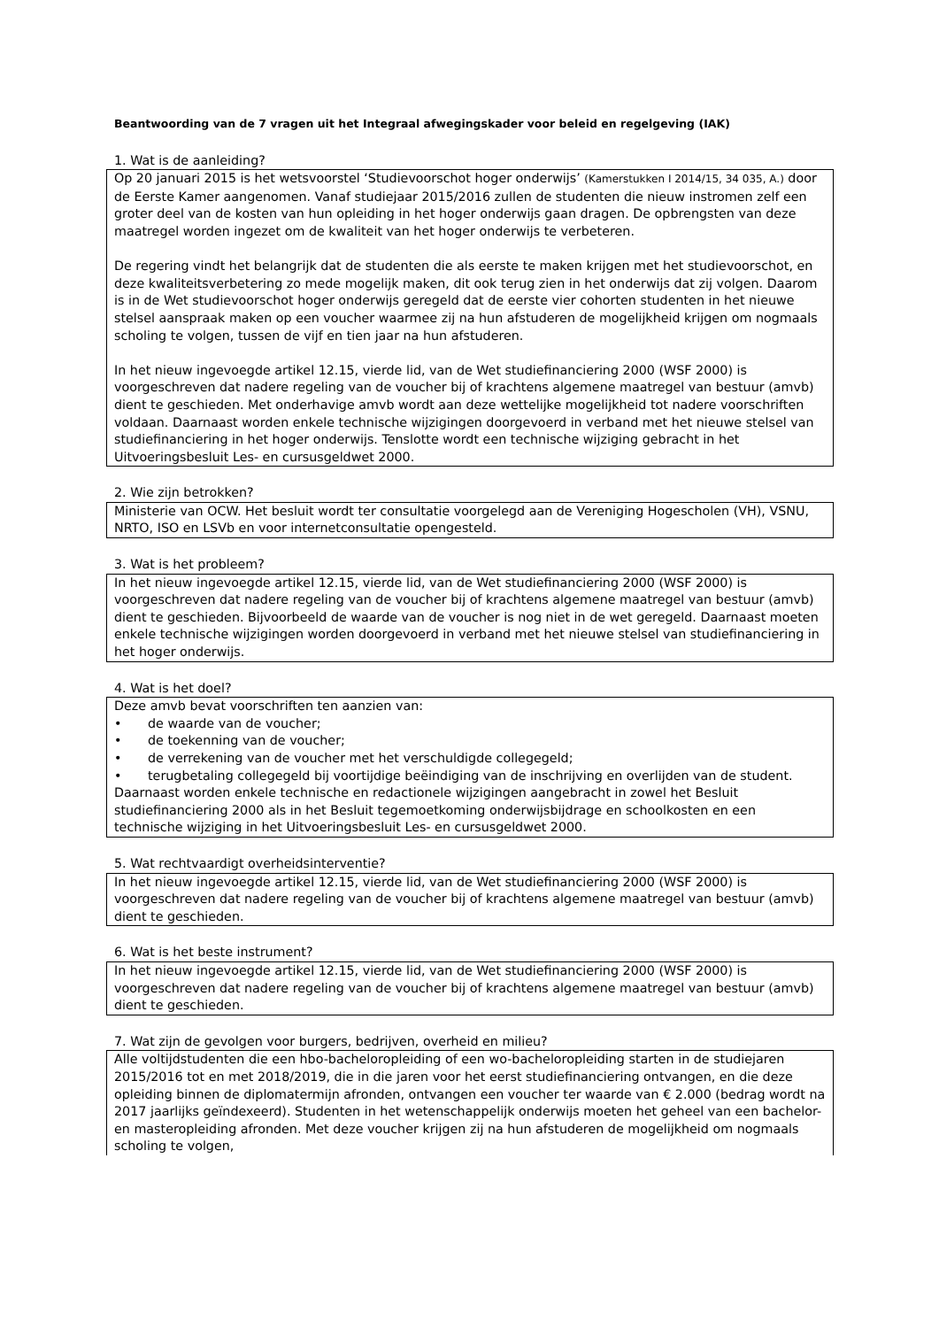Beantwoording van de 7 vragen uit het Integraal afwegingskader voor beleid en regelgeving (IAK)
1. Wat is de aanleiding?
Op 20 januari 2015 is het wetsvoorstel ‘Studievoorschot hoger onderwijs’ (Kamerstukken I 2014/15, 34 035, A.) door de Eerste Kamer aangenomen. Vanaf studiejaar 2015/2016 zullen de studenten die nieuw instromen zelf een groter deel van de kosten van hun opleiding in het hoger onderwijs gaan dragen. De opbrengsten van deze maatregel worden ingezet om de kwaliteit van het hoger onderwijs te verbeteren.
De regering vindt het belangrijk dat de studenten die als eerste te maken krijgen met het studievoorschot, en deze kwaliteitsverbetering zo mede mogelijk maken, dit ook terug zien in het onderwijs dat zij volgen. Daarom is in de Wet studievoorschot hoger onderwijs geregeld dat de eerste vier cohorten studenten in het nieuwe stelsel aanspraak maken op een voucher waarmee zij na hun afstuderen de mogelijkheid krijgen om nogmaals scholing te volgen, tussen de vijf en tien jaar na hun afstuderen.
In het nieuw ingevoegde artikel 12.15, vierde lid, van de Wet studiefinanciering 2000 (WSF 2000) is voorgeschreven dat nadere regeling van de voucher bij of krachtens algemene maatregel van bestuur (amvb) dient te geschieden. Met onderhavige amvb wordt aan deze wettelijke mogelijkheid tot nadere voorschriften voldaan. Daarnaast worden enkele technische wijzigingen doorgevoerd in verband met het nieuwe stelsel van studiefinanciering in het hoger onderwijs. Tenslotte wordt een technische wijziging gebracht in het Uitvoeringsbesluit Les- en cursusgeldwet 2000.
2. Wie zijn betrokken?
Ministerie van OCW. Het besluit wordt ter consultatie voorgelegd aan de Vereniging Hogescholen (VH), VSNU, NRTO, ISO en LSVb en voor internetconsultatie opengesteld.
3. Wat is het probleem?
In het nieuw ingevoegde artikel 12.15, vierde lid, van de Wet studiefinanciering 2000 (WSF 2000) is voorgeschreven dat nadere regeling van de voucher bij of krachtens algemene maatregel van bestuur (amvb) dient te geschieden. Bijvoorbeeld de waarde van de voucher is nog niet in de wet geregeld. Daarnaast moeten enkele technische wijzigingen worden doorgevoerd in verband met het nieuwe stelsel van studiefinanciering in het hoger onderwijs.
4. Wat is het doel?
Deze amvb bevat voorschriften ten aanzien van:
• de waarde van de voucher;
• de toekenning van de voucher;
• de verrekening van de voucher met het verschuldigde collegegeld;
• terugbetaling collegegeld bij voortijdige beëindiging van de inschrijving en overlijden van de student.
Daarnaast worden enkele technische en redactionele wijzigingen aangebracht in zowel het Besluit studiefinanciering 2000 als in het Besluit tegemoetkoming onderwijsbijdrage en schoolkosten en een technische wijziging in het Uitvoeringsbesluit Les- en cursusgeldwet 2000.
5. Wat rechtvaardigt overheidsinterventie?
In het nieuw ingevoegde artikel 12.15, vierde lid, van de Wet studiefinanciering 2000 (WSF 2000) is voorgeschreven dat nadere regeling van de voucher bij of krachtens algemene maatregel van bestuur (amvb) dient te geschieden.
6. Wat is het beste instrument?
In het nieuw ingevoegde artikel 12.15, vierde lid, van de Wet studiefinanciering 2000 (WSF 2000) is voorgeschreven dat nadere regeling van de voucher bij of krachtens algemene maatregel van bestuur (amvb) dient te geschieden.
7. Wat zijn de gevolgen voor burgers, bedrijven, overheid en milieu?
Alle voltijdstudenten die een hbo-bacheloropleiding of een wo-bacheloropleiding starten in de studiejaren 2015/2016 tot en met 2018/2019, die in die jaren voor het eerst studiefinanciering ontvangen, en die deze opleiding binnen de diplomatermijn afronden, ontvangen een voucher ter waarde van € 2.000 (bedrag wordt na 2017 jaarlijks geïndexeerd). Studenten in het wetenschappelijk onderwijs moeten het geheel van een bachelor- en masteropleiding afronden. Met deze voucher krijgen zij na hun afstuderen de mogelijkheid om nogmaals scholing te volgen,